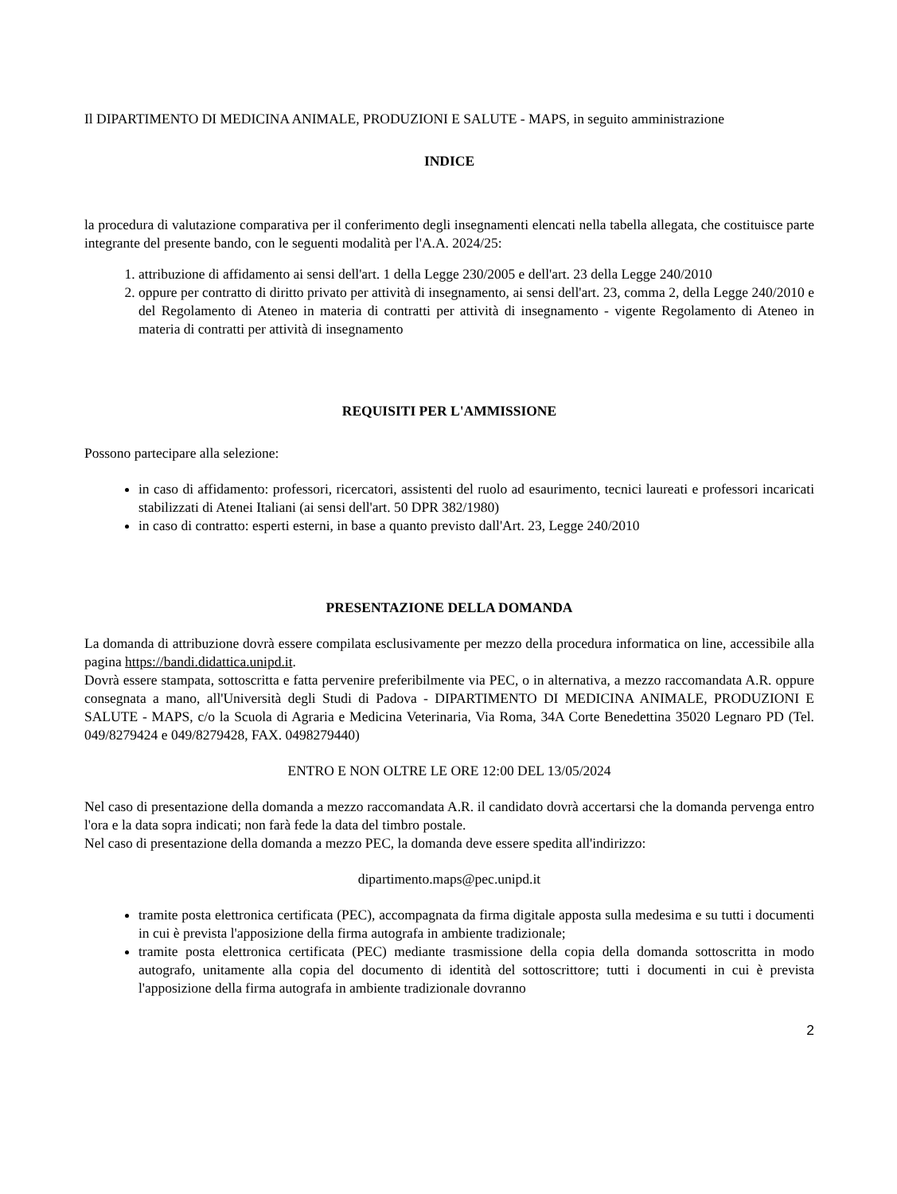Il DIPARTIMENTO DI MEDICINA ANIMALE, PRODUZIONI E SALUTE - MAPS, in seguito amministrazione
INDICE
la procedura di valutazione comparativa per il conferimento degli insegnamenti elencati nella tabella allegata, che costituisce parte integrante del presente bando, con le seguenti modalità per l'A.A. 2024/25:
1. attribuzione di affidamento ai sensi dell'art. 1 della Legge 230/2005 e dell'art. 23 della Legge 240/2010
2. oppure per contratto di diritto privato per attività di insegnamento, ai sensi dell'art. 23, comma 2, della Legge 240/2010 e del Regolamento di Ateneo in materia di contratti per attività di insegnamento - vigente Regolamento di Ateneo in materia di contratti per attività di insegnamento
REQUISITI PER L'AMMISSIONE
Possono partecipare alla selezione:
in caso di affidamento: professori, ricercatori, assistenti del ruolo ad esaurimento, tecnici laureati e professori incaricati stabilizzati di Atenei Italiani (ai sensi dell'art. 50 DPR 382/1980)
in caso di contratto: esperti esterni, in base a quanto previsto dall'Art. 23, Legge 240/2010
PRESENTAZIONE DELLA DOMANDA
La domanda di attribuzione dovrà essere compilata esclusivamente per mezzo della procedura informatica on line, accessibile alla pagina https://bandi.didattica.unipd.it.
Dovrà essere stampata, sottoscritta e fatta pervenire preferibilmente via PEC, o in alternativa, a mezzo raccomandata A.R. oppure consegnata a mano, all'Università degli Studi di Padova - DIPARTIMENTO DI MEDICINA ANIMALE, PRODUZIONI E SALUTE - MAPS, c/o la Scuola di Agraria e Medicina Veterinaria, Via Roma, 34A Corte Benedettina 35020 Legnaro PD (Tel. 049/8279424 e 049/8279428, FAX. 0498279440)
ENTRO E NON OLTRE LE ORE 12:00 DEL 13/05/2024
Nel caso di presentazione della domanda a mezzo raccomandata A.R. il candidato dovrà accertarsi che la domanda pervenga entro l'ora e la data sopra indicati; non farà fede la data del timbro postale.
Nel caso di presentazione della domanda a mezzo PEC, la domanda deve essere spedita all'indirizzo:
dipartimento.maps@pec.unipd.it
tramite posta elettronica certificata (PEC), accompagnata da firma digitale apposta sulla medesima e su tutti i documenti in cui è prevista l'apposizione della firma autografa in ambiente tradizionale;
tramite posta elettronica certificata (PEC) mediante trasmissione della copia della domanda sottoscritta in modo autografo, unitamente alla copia del documento di identità del sottoscrittore; tutti i documenti in cui è prevista l'apposizione della firma autografa in ambiente tradizionale dovranno
2